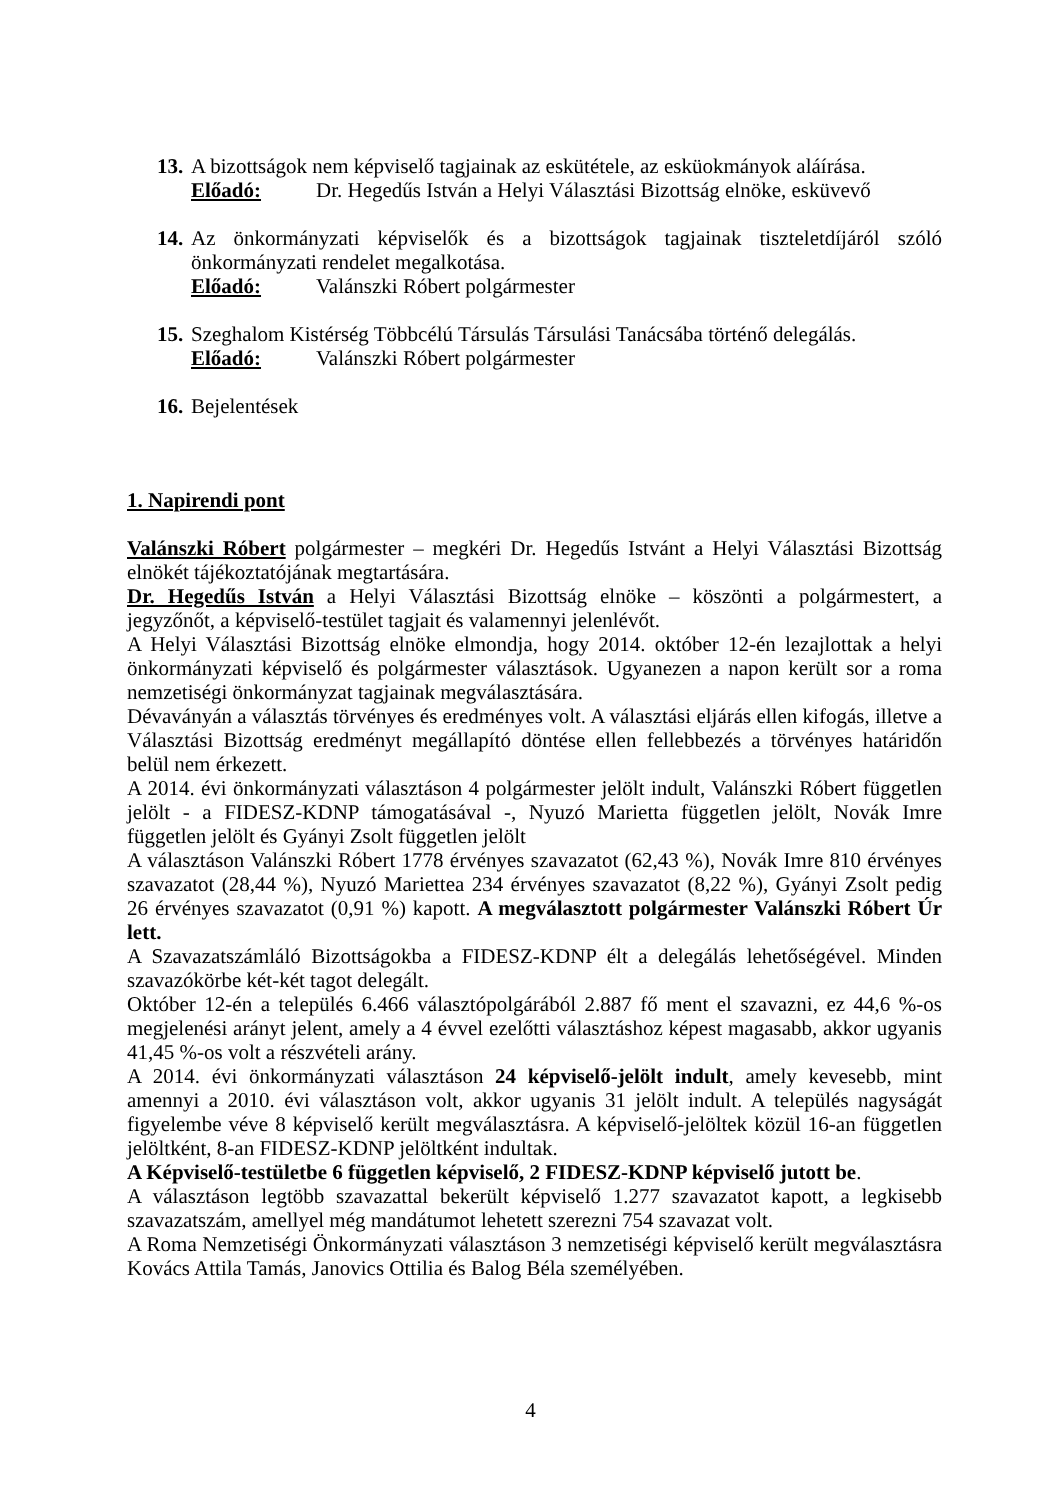13.
A bizottságok nem képviselő tagjainak az eskütétele, az esküokmányok aláírása.
Előadó: Dr. Hegedűs István a Helyi Választási Bizottság elnöke, esküvevő
14.
Az önkormányzati képviselők és a bizottságok tagjainak tiszteletdíjáról szóló önkormányzati rendelet megalkotása.
Előadó: Valánszki Róbert polgármester
15.
Szeghalom Kistérség Többcélú Társulás Társulási Tanácsába történő delegálás.
Előadó: Valánszki Róbert polgármester
16.
Bejelentések
1. Napirendi pont
Valánszki Róbert polgármester – megkéri Dr. Hegedűs Istvánt a Helyi Választási Bizottság elnökét tájékoztatójának megtartására.
Dr. Hegedűs István a Helyi Választási Bizottság elnöke – köszönti a polgármestert, a jegyzőnőt, a képviselő-testület tagjait és valamennyi jelenlévőt.
A Helyi Választási Bizottság elnöke elmondja, hogy 2014. október 12-én lezajlottak a helyi önkormányzati képviselő és polgármester választások. Ugyanezen a napon került sor a roma nemzetiségi önkormányzat tagjainak megválasztására.
Dévaványán a választás törvényes és eredményes volt. A választási eljárás ellen kifogás, illetve a Választási Bizottság eredményt megállapító döntése ellen fellebbezés a törvényes határidőn belül nem érkezett.
A 2014. évi önkormányzati választáson 4 polgármester jelölt indult, Valánszki Róbert független jelölt - a FIDESZ-KDNP támogatásával -, Nyuzó Marietta független jelölt, Novák Imre független jelölt és Gyányi Zsolt független jelölt
A választáson Valánszki Róbert 1778 érvényes szavazatot (62,43 %), Novák Imre 810 érvényes szavazatot (28,44 %), Nyuzó Mariettea 234 érvényes szavazatot (8,22 %), Gyányi Zsolt pedig 26 érvényes szavazatot (0,91 %) kapott. A megválasztott polgármester Valánszki Róbert Úr lett.
A Szavazatszámláló Bizottságokba a FIDESZ-KDNP élt a delegálás lehetőségével. Minden szavazókörbe két-két tagot delegált.
Október 12-én a település 6.466 választópolgárából 2.887 fő ment el szavazni, ez 44,6 %-os megjelenési arányt jelent, amely a 4 évvel ezelőtti választáshoz képest magasabb, akkor ugyanis 41,45 %-os volt a részvételi arány.
A 2014. évi önkormányzati választáson 24 képviselő-jelölt indult, amely kevesebb, mint amennyi a 2010. évi választáson volt, akkor ugyanis 31 jelölt indult. A település nagyságát figyelembe véve 8 képviselő került megválasztásra. A képviselő-jelöltek közül 16-an független jelöltként, 8-an FIDESZ-KDNP jelöltként indultak.
A Képviselő-testületbe 6 független képviselő, 2 FIDESZ-KDNP képviselő jutott be.
A választáson legtöbb szavazattal bekerült képviselő 1.277 szavazatot kapott, a legkisebb szavazatszám, amellyel még mandátumot lehetett szerezni 754 szavazat volt.
A Roma Nemzetiségi Önkormányzati választáson 3 nemzetiségi képviselő került megválasztásra Kovács Attila Tamás, Janovics Ottilia és Balog Béla személyében.
4